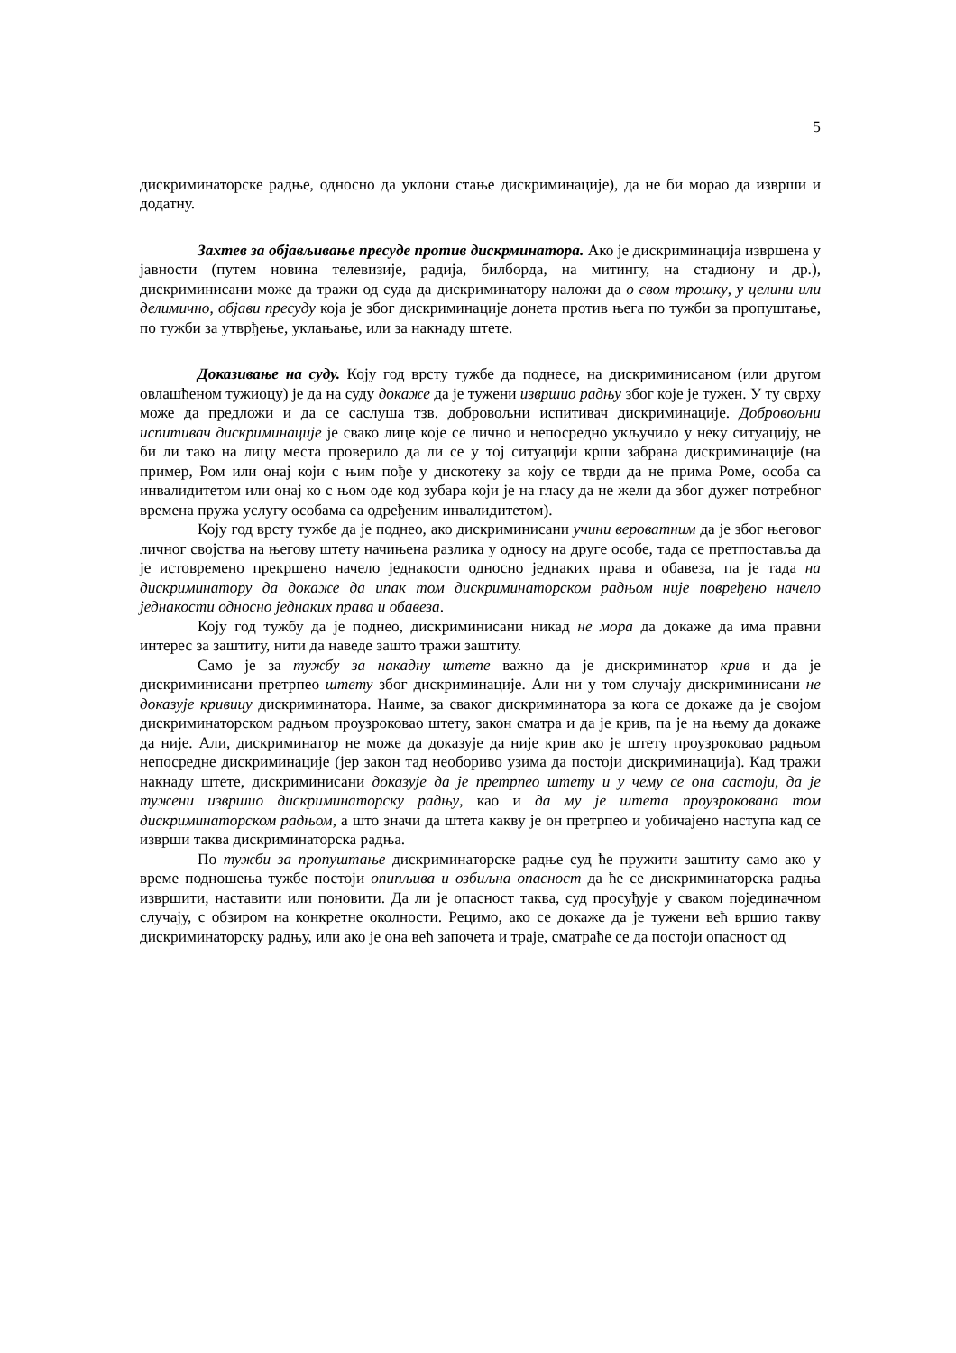5
дискриминаторске радње, односно да уклони стање дискриминације), да не би морао да изврши и додатну.
Захтев за објављивање пресуде против дискрминатора. Ако је дискриминација извршена у јавности (путем новина телевизије, радија, билборда, на митингу, на стадиону и др.), дискриминисани може да тражи од суда да дискриминатору наложи да о свом трошку, у целини или делимично, објави пресуду која је због дискриминације донета против њега по тужби за пропуштање, по тужби за утврђење, уклањање, или за накнаду штете.
Доказивање на суду. Коју год врсту тужбе да поднесе, на дискриминисаном (или другом овлашћеном тужиоцу) је да на суду докаже да је тужени извршио радњу због које је тужен. У ту сврху може да предложи и да се саслуша тзв. добровољни испитивач дискриминације. Добровољни испитивач дискриминације је свако лице које се лично и непосредно укључило у неку ситуацију, не би ли тако на лицу места проверило да ли се у тој ситуацији крши забрана дискриминације (на пример, Ром или онај који с њим пође у дискотеку за коју се тврди да не прима Роме, особа са инвалидитетом или онај ко с њом оде код зубара који је на гласу да не жели да због дужег потребног времена пружа услугу особама са одређеним инвалидитетом).
Коју год врсту тужбе да је поднео, ако дискриминисани учини вероватним да је због његовог личног својства на његову штету начињена разлика у односу на друге особе, тада се претпоставља да је истовремено прекршено начело једнакости односно једнаких права и обавеза, па је тада на дискриминатору да докаже да ипак том дискриминаторском радњом није повређено начело једнакости односно једнаких права и обавеза.
Коју год тужбу да је поднео, дискриминисани никад не мора да докаже да има правни интерес за заштиту, нити да наведе зашто тражи заштиту.
Само је за тужбу за накадну штете важно да је дискриминатор крив и да је дискриминисани претрпео штету због дискриминације. Али ни у том случају дискриминисани не доказује кривицу дискриминатора. Наиме, за сваког дискриминатора за кога се докаже да је својом дискриминаторском радњом проузроковао штету, закон сматра и да је крив, па је на њему да докаже да није. Али, дискриминатор не може да доказује да није крив ако је штету проузроковао радњом непосредне дискриминације (јер закон тад необориво узима да постоји дискриминација). Кад тражи накнаду штете, дискриминисани доказује да је претрпео штету и у чему се она састоји, да је тужени извршио дискриминаторску радњу, као и да му је штета проузрокована том дискриминаторском радњом, а што значи да штета какву је он претрпео и уобичајено наступа кад се изврши таква дискриминаторска радња.
По тужби за пропуштање дискриминаторске радње суд ће пружити заштиту само ако у време подношења тужбе постоји опипљива и озбиљна опасност да ће се дискриминаторска радња извршити, наставити или поновити. Да ли је опасност таква, суд просуђује у сваком појединачном случају, с обзиром на конкретне околности. Рецимо, ако се докаже да је тужени већ вршио такву дискриминаторску радњу, или ако је она већ започета и траје, сматраће се да постоји опасност од